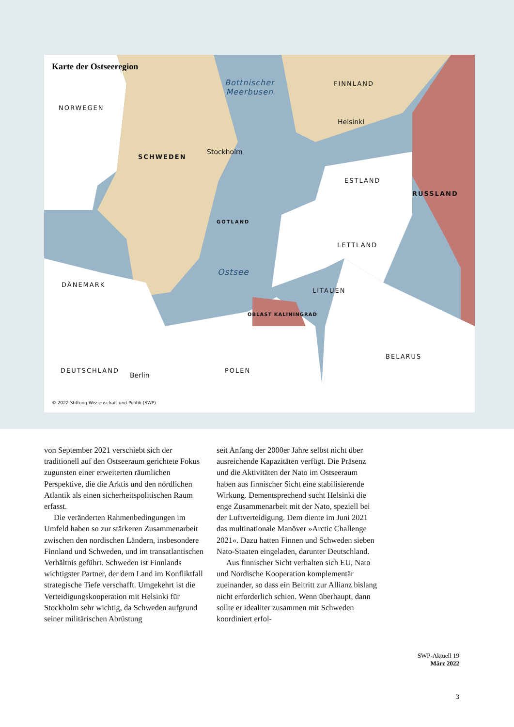Karte der Ostseeregion
Bottnischer
Meerbusen
FINNLAND
NORWEGEN
Helsinki
SCHWEDEN
Stockholm
ESTLAND
RUSSLAND
GOTLAND
LETTLAND
Ostsee
DÄNEMARK
LITAUEN
OBLAST KALININGRAD
BELARUS
DEUTSCHLAND POLEN
Berlin
© 2022 Stiftung Wissenschaft und Politik (SWP)
von September 2021 verschiebt sich der traditionell auf den Ostseeraum gerichtete Fokus zugunsten einer erweiterten räumlichen Perspektive, die die Arktis und den nördlichen Atlantik als einen sicherheitspolitischen Raum erfasst.
Die veränderten Rahmenbedingungen im Umfeld haben so zur stärkeren Zusammenarbeit zwischen den nordischen Ländern, insbesondere Finnland und Schweden, und im transatlantischen Verhältnis geführt. Schweden ist Finnlands wichtigster Partner, der dem Land im Konfliktfall strategische Tiefe verschafft. Umgekehrt ist die Verteidigungskooperation mit Helsinki für Stockholm sehr wichtig, da Schweden aufgrund seiner militärischen Abrüstung
seit Anfang der 2000er Jahre selbst nicht über ausreichende Kapazitäten verfügt. Die Präsenz und die Aktivitäten der Nato im Ostseeraum haben aus finnischer Sicht eine stabilisierende Wirkung. Dementsprechend sucht Helsinki die enge Zusammenarbeit mit der Nato, speziell bei der Luftverteidigung. Dem diente im Juni 2021 das multinationale Manöver »Arctic Challenge 2021«. Dazu hatten Finnen und Schweden sieben Nato-Staaten eingeladen, darunter Deutschland.
Aus finnischer Sicht verhalten sich EU, Nato und Nordische Kooperation komplementär zueinander, so dass ein Beitritt zur Allianz bislang nicht erforderlich schien. Wenn überhaupt, dann sollte er idealiter zusammen mit Schweden koordiniert erfol-
SWP-Aktuell 19
März 2022
3